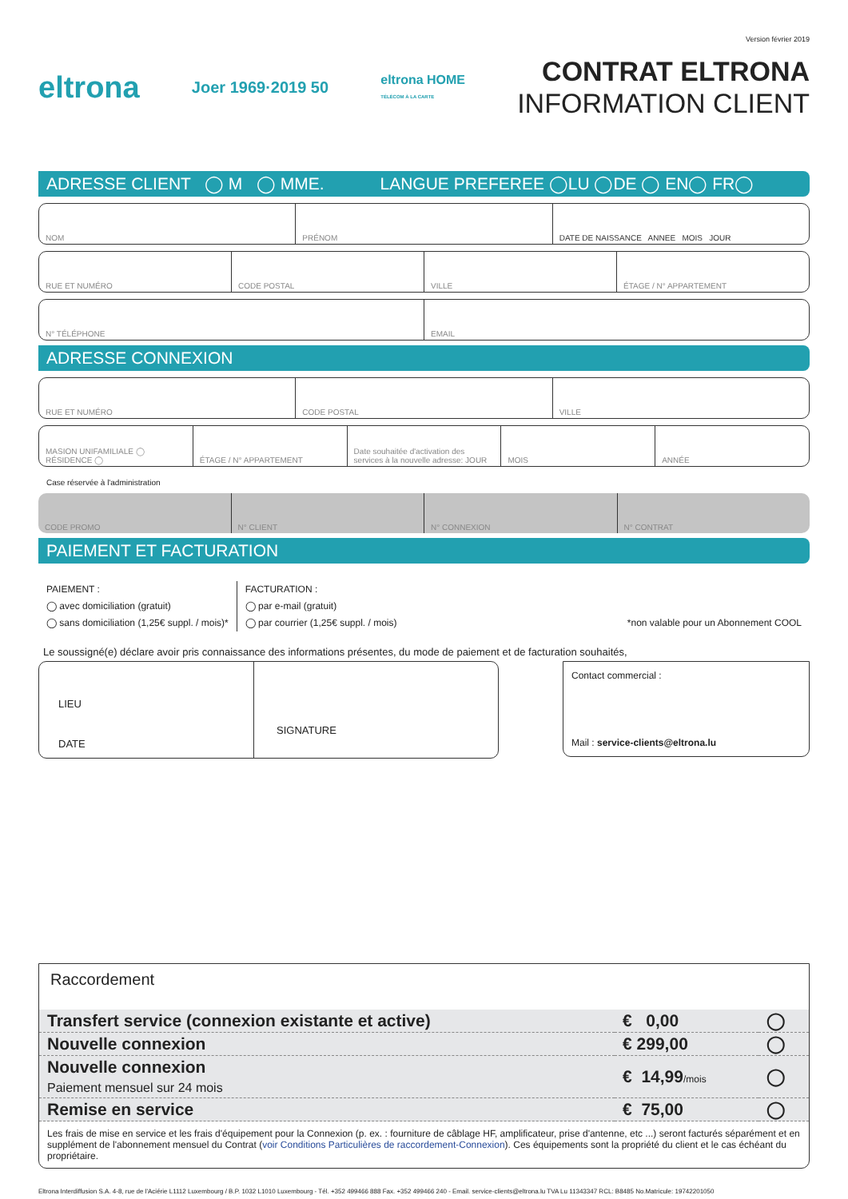Version février 2019
eltrona
Joer 1969·2019 50
eltrona HOME
TÉLÉCOM À LA CARTE
CONTRAT ELTRONA
INFORMATION CLIENT
ADRESSE CLIENT ◯ M ◯ MME. LANGUE PREFEREE ◯LU ◯DE ◯ EN◯ FR◯
NOM PRÉNOM DATE DE NAISSANCE ANNEE MOIS JOUR
RUE ET NUMÉRO CODE POSTAL VILLE ÉTAGE / N° APPARTEMENT
N° TÉLÉPHONE EMAIL
ADRESSE CONNEXION
RUE ET NUMÉRO CODE POSTAL VILLE
MASION UNIFAMILIALE ◯ RÉSIDENCE ◯
ÉTAGE / N° APPARTEMENT Date souhaitée d'activation des services à la nouvelle adresse: JOUR
MOIS ANNÉE
Case réservée à l'administration
CODE PROMO N° CLIENT N° CONNEXION N° CONTRAT
PAIEMENT ET FACTURATION
PAIEMENT :
◯ avec domiciliation (gratuit)
◯ sans domiciliation (1,25€ suppl. / mois)*
FACTURATION :
◯ par e-mail (gratuit)
◯ par courrier (1,25€ suppl. / mois)
*non valable pour un Abonnement COOL
Le soussigné(e) déclare avoir pris connaissance des informations présentes, du mode de paiement et de facturation souhaités,
LIEU
DATE
SIGNATURE
Contact commercial :
Mail : service-clients@eltrona.lu
Raccordement
| Transfert service (connexion existante et active) | € 0,00 | ◯ |
| Nouvelle connexion | € 299,00 | ◯ |
| Nouvelle connexion Paiement mensuel sur 24 mois | € 14,99 /mois | ◯ |
| Remise en service | € 75,00 | ◯ |
Les frais de mise en service et les frais d'équipement pour la Connexion (p. ex. : fourniture de câblage HF, amplificateur, prise d'antenne, etc ...) seront facturés séparément et en supplément de l'abonnement mensuel du Contrat (voir Conditions Particulières de raccordement-Connexion). Ces équipements sont la propriété du client et le cas échéant du propriétaire.
Eltrona Interdiffusion S.A. 4-8, rue de l'Aciérie L1112 Luxembourg / B.P. 1032 L1010 Luxembourg - Tél. +352 499466 888 Fax. +352 499466 240 - Email. service-clients@eltrona.lu TVA Lu 11343347 RCL: B8485 No.Matricule: 19742201050